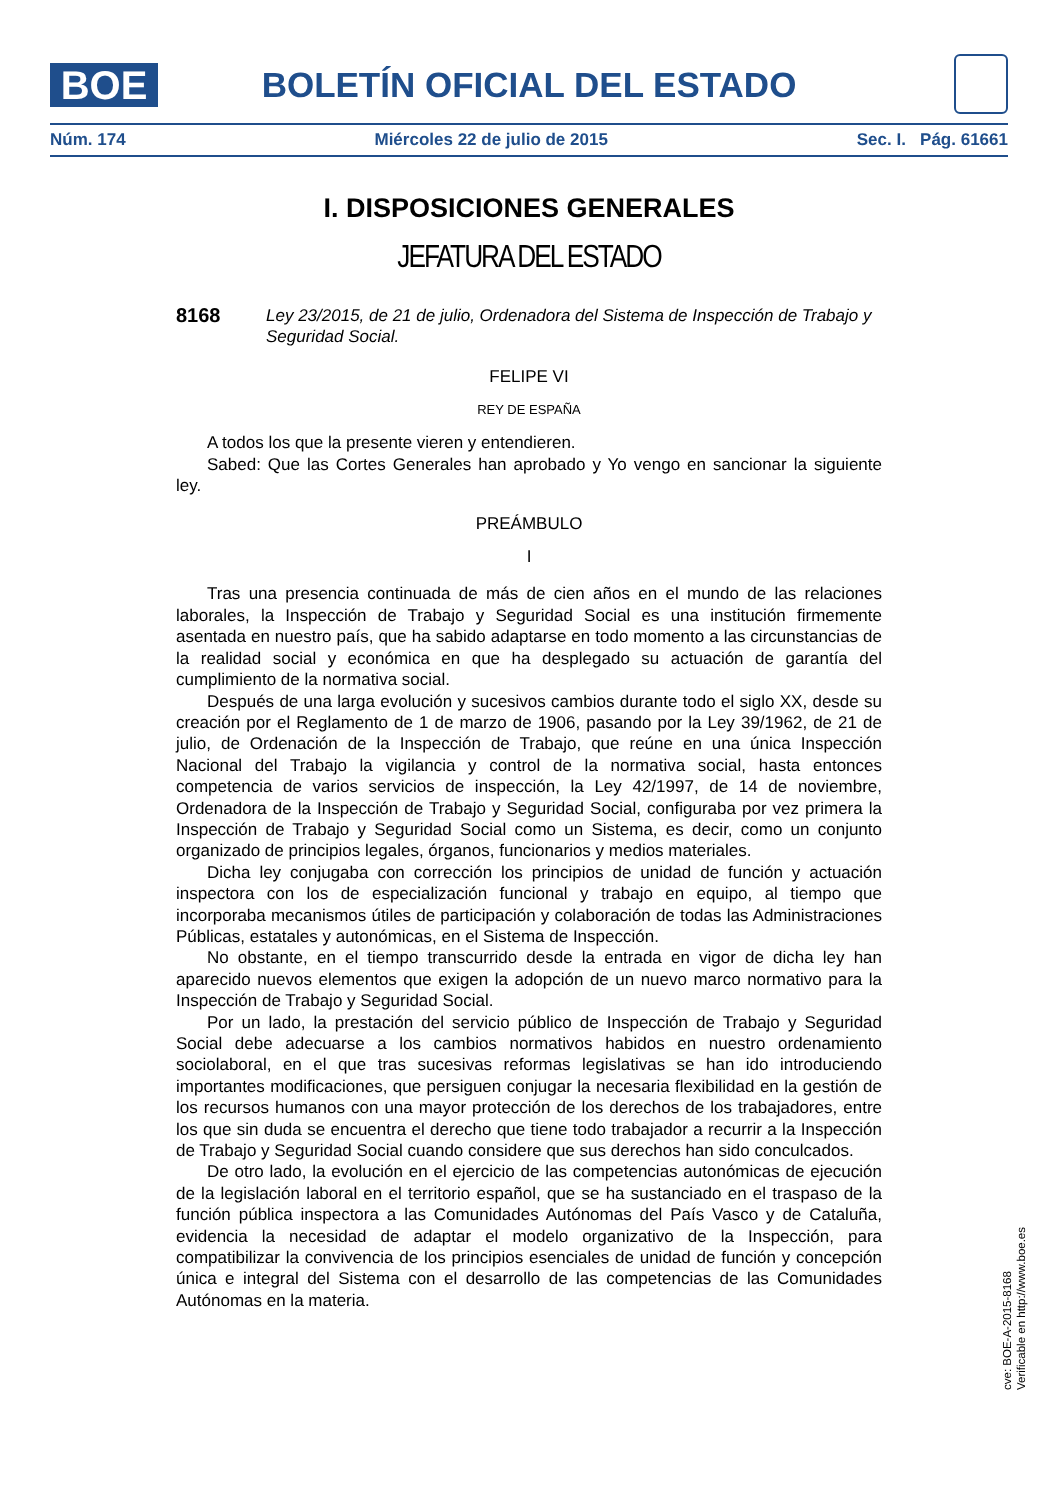BOE
BOLETÍN OFICIAL DEL ESTADO
Núm. 174 Miércoles 22 de julio de 2015 Sec. I. Pág. 61661
I. DISPOSICIONES GENERALES
JEFATURA DEL ESTADO
8168 Ley 23/2015, de 21 de julio, Ordenadora del Sistema de Inspección de Trabajo y Seguridad Social.
FELIPE VI
REY DE ESPAÑA
A todos los que la presente vieren y entendieren.
Sabed: Que las Cortes Generales han aprobado y Yo vengo en sancionar la siguiente ley.
PREÁMBULO
I
Tras una presencia continuada de más de cien años en el mundo de las relaciones laborales, la Inspección de Trabajo y Seguridad Social es una institución firmemente asentada en nuestro país, que ha sabido adaptarse en todo momento a las circunstancias de la realidad social y económica en que ha desplegado su actuación de garantía del cumplimiento de la normativa social.
Después de una larga evolución y sucesivos cambios durante todo el siglo XX, desde su creación por el Reglamento de 1 de marzo de 1906, pasando por la Ley 39/1962, de 21 de julio, de Ordenación de la Inspección de Trabajo, que reúne en una única Inspección Nacional del Trabajo la vigilancia y control de la normativa social, hasta entonces competencia de varios servicios de inspección, la Ley 42/1997, de 14 de noviembre, Ordenadora de la Inspección de Trabajo y Seguridad Social, configuraba por vez primera la Inspección de Trabajo y Seguridad Social como un Sistema, es decir, como un conjunto organizado de principios legales, órganos, funcionarios y medios materiales.
Dicha ley conjugaba con corrección los principios de unidad de función y actuación inspectora con los de especialización funcional y trabajo en equipo, al tiempo que incorporaba mecanismos útiles de participación y colaboración de todas las Administraciones Públicas, estatales y autonómicas, en el Sistema de Inspección.
No obstante, en el tiempo transcurrido desde la entrada en vigor de dicha ley han aparecido nuevos elementos que exigen la adopción de un nuevo marco normativo para la Inspección de Trabajo y Seguridad Social.
Por un lado, la prestación del servicio público de Inspección de Trabajo y Seguridad Social debe adecuarse a los cambios normativos habidos en nuestro ordenamiento sociolaboral, en el que tras sucesivas reformas legislativas se han ido introduciendo importantes modificaciones, que persiguen conjugar la necesaria flexibilidad en la gestión de los recursos humanos con una mayor protección de los derechos de los trabajadores, entre los que sin duda se encuentra el derecho que tiene todo trabajador a recurrir a la Inspección de Trabajo y Seguridad Social cuando considere que sus derechos han sido conculcados.
De otro lado, la evolución en el ejercicio de las competencias autonómicas de ejecución de la legislación laboral en el territorio español, que se ha sustanciado en el traspaso de la función pública inspectora a las Comunidades Autónomas del País Vasco y de Cataluña, evidencia la necesidad de adaptar el modelo organizativo de la Inspección, para compatibilizar la convivencia de los principios esenciales de unidad de función y concepción única e integral del Sistema con el desarrollo de las competencias de las Comunidades Autónomas en la materia.
cve: BOE-A-2015-8168
Verificable en http://www.boe.es